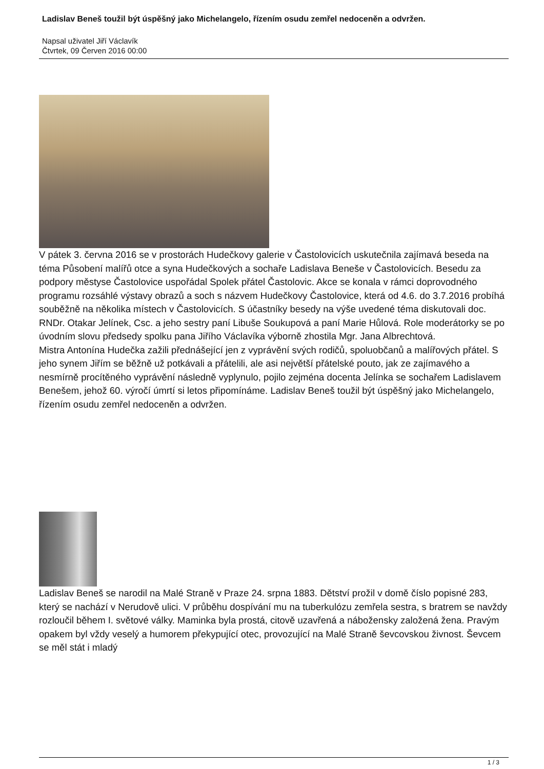Ladislav Beneš toužil být úspěšný jako Michelangelo, řízením osudu zemřel nedoceněn a odvržen.
Napsal uživatel Jiří Václavík
Čtvrtek, 09 Červen 2016 00:00
V pátek 3. června 2016 se v prostorách Hudečkovy galerie v Častolovicích uskutečnila zajímavá beseda na téma Působení malířů otce a syna Hudečkových a sochaře Ladislava Beneše v Častolovicích. Besedu za podpory městyse Častolovice uspořádal Spolek přátel Častolovic. Akce se konala v rámci doprovodného programu rozsáhlé výstavy obrazů a soch s názvem Hudečkovy Častolovice, která od 4.6. do 3.7.2016 probíhá souběžně na několika místech v Častolovicích. S účastníky besedy na výše uvedené téma diskutovali doc. RNDr. Otakar Jelínek, Csc. a jeho sestry paní Libuše Soukupová a paní Marie Hůlová. Role moderátorky se po úvodním slovu předsedy spolku pana Jiřího Václavíka výborně zhostila Mgr. Jana Albrechtová.
Mistra Antonína Hudečka zažili přednášející jen z vyprávění svých rodičů, spoluobčanů a malířových přátel. S jeho synem Jiřím se běžně už potkávali a přátelili, ale asi největší přátelské pouto, jak ze zajímavého a nesmírně procítěného vyprávění následně vyplynulo, pojilo zejména docenta Jelínka se sochařem Ladislavem Benešem, jehož 60. výročí úmrtí si letos připomínáme. Ladislav Beneš toužil být úspěšný jako Michelangelo, řízením osudu zemřel nedoceněn a odvržen.
Ladislav Beneš se narodil na Malé Straně v Praze 24. srpna 1883. Dětství prožil v domě číslo popisné 283, který se nachází v Nerudově ulici. V průběhu dospívání mu na tuberkulózu zemřela sestra, s bratrem se navždy rozloučil během I. světové války. Maminka byla prostá, citově uzavřená a nábožensky založená žena. Pravým opakem byl vždy veselý a humorem překypující otec, provozující na Malé Straně ševcovskou živnost. Ševcem se měl stát i mladý
1 / 3